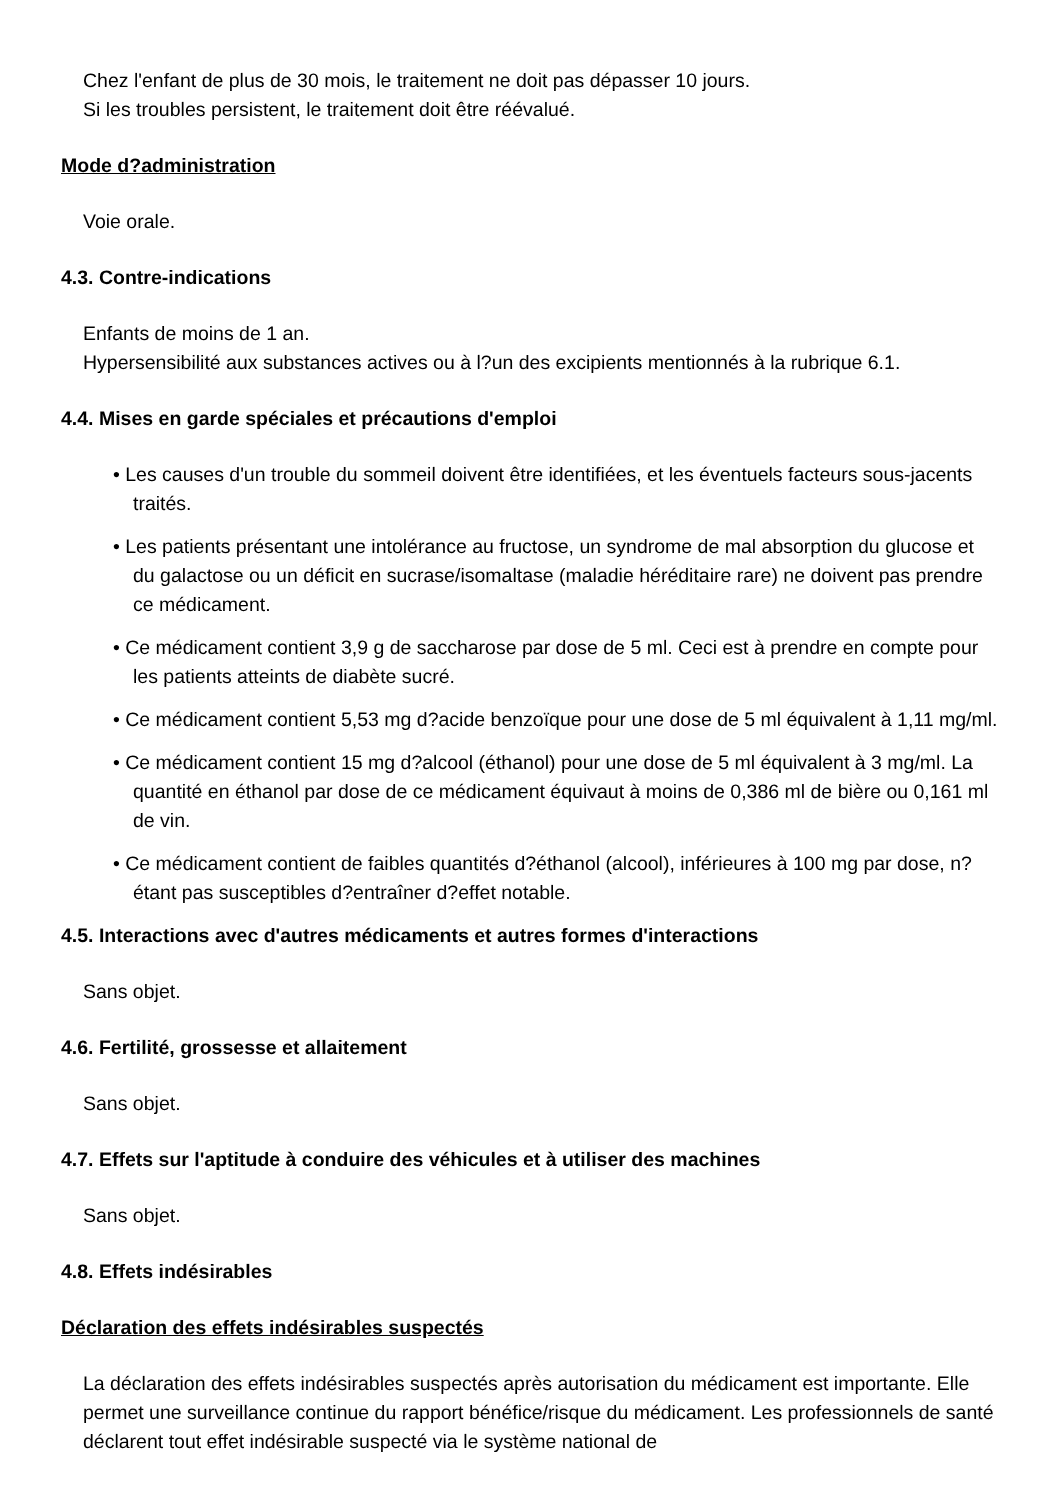Chez l'enfant de plus de 30 mois, le traitement ne doit pas dépasser 10 jours.
Si les troubles persistent, le traitement doit être réévalué.
Mode d?administration
Voie orale.
4.3. Contre-indications
Enfants de moins de 1 an.
Hypersensibilité aux substances actives ou à l?un des excipients mentionnés à la rubrique 6.1.
4.4. Mises en garde spéciales et précautions d'emploi
• Les causes d'un trouble du sommeil doivent être identifiées, et les éventuels facteurs sous-jacents traités.
• Les patients présentant une intolérance au fructose, un syndrome de mal absorption du glucose et du galactose ou un déficit en sucrase/isomaltase (maladie héréditaire rare) ne doivent pas prendre ce médicament.
• Ce médicament contient 3,9 g de saccharose par dose de 5 ml. Ceci est à prendre en compte pour les patients atteints de diabète sucré.
• Ce médicament contient 5,53 mg d?acide benzoïque pour une dose de 5 ml équivalent à 1,11 mg/ml.
• Ce médicament contient 15 mg d?alcool (éthanol) pour une dose de 5 ml équivalent à 3 mg/ml. La quantité en éthanol par dose de ce médicament équivaut à moins de 0,386 ml de bière ou 0,161 ml de vin.
• Ce médicament contient de faibles quantités d?éthanol (alcool), inférieures à 100 mg par dose, n?étant pas susceptibles d?entraîner d?effet notable.
4.5. Interactions avec d'autres médicaments et autres formes d'interactions
Sans objet.
4.6. Fertilité, grossesse et allaitement
Sans objet.
4.7. Effets sur l'aptitude à conduire des véhicules et à utiliser des machines
Sans objet.
4.8. Effets indésirables
Déclaration des effets indésirables suspectés
La déclaration des effets indésirables suspectés après autorisation du médicament est importante. Elle permet une surveillance continue du rapport bénéfice/risque du médicament. Les professionnels de santé déclarent tout effet indésirable suspecté via le système national de